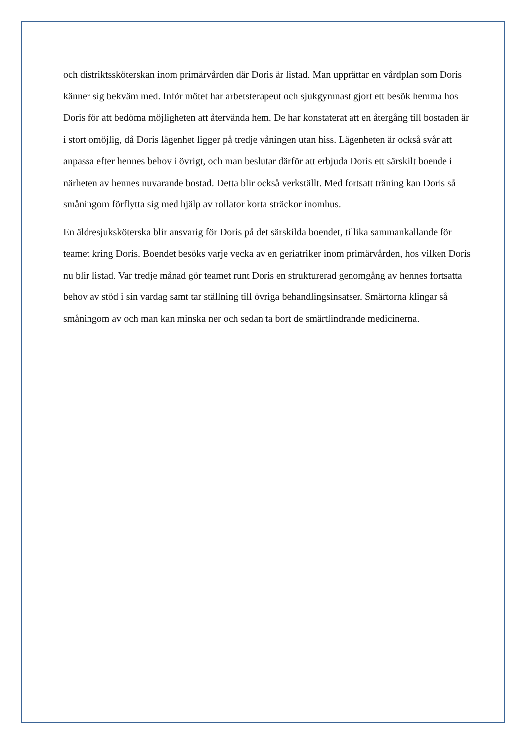och distriktssköterskan inom primärvården där Doris är listad. Man upprättar en vårdplan som Doris känner sig bekväm med. Inför mötet har arbetsterapeut och sjukgymnast gjort ett besök hemma hos Doris för att bedöma möjligheten att återvända hem. De har konstaterat att en återgång till bostaden är i stort omöjlig, då Doris lägenhet ligger på tredje våningen utan hiss. Lägenheten är också svår att anpassa efter hennes behov i övrigt, och man beslutar därför att erbjuda Doris ett särskilt boende i närheten av hennes nuvarande bostad. Detta blir också verkställt. Med fortsatt träning kan Doris så småningom förflytta sig med hjälp av rollator korta sträckor inomhus.
En äldresjuksköterska blir ansvarig för Doris på det särskilda boendet, tillika sammankallande för teamet kring Doris. Boendet besöks varje vecka av en geriatriker inom primärvården, hos vilken Doris nu blir listad. Var tredje månad gör teamet runt Doris en strukturerad genomgång av hennes fortsatta behov av stöd i sin vardag samt tar ställning till övriga behandlingsinsatser. Smärtorna klingar så småningom av och man kan minska ner och sedan ta bort de smärtlindrande medicinerna.